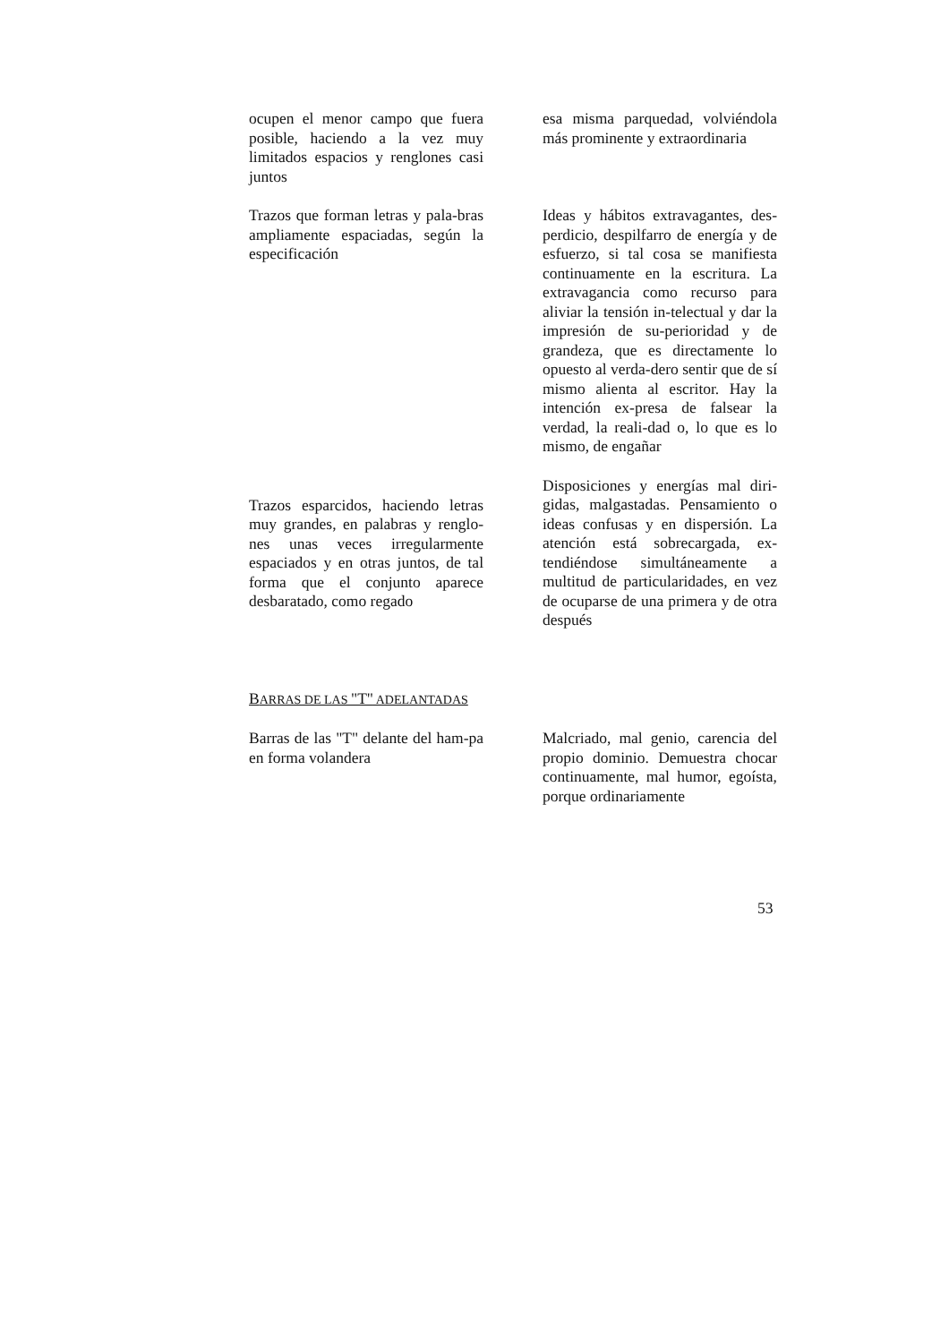ocupen el menor campo que fuera posible, haciendo a la vez muy limitados espacios y renglones casi juntos
esa misma parquedad, volviéndola más prominente y extraordinaria
Trazos que forman letras y pala-bras ampliamente espaciadas, según la especificación
Ideas y hábitos extravagantes, des-perdicio, despilfarro de energía y de esfuerzo, si tal cosa se manifiesta continuamente en la escritura. La extravagancia como recurso para aliviar la tensión in-telectual y dar la impresión de su-perioridad y de grandeza, que es directamente lo opuesto al verda-dero sentir que de sí mismo alienta al escritor. Hay la intención ex-presa de falsear la verdad, la reali-dad o, lo que es lo mismo, de engañar
Trazos esparcidos, haciendo letras muy grandes, en palabras y renglo-nes unas veces irregularmente espaciados y en otras juntos, de tal forma que el conjunto aparece desbaratado, como regado
Disposiciones y energías mal diri-gidas, malgastadas. Pensamiento o ideas confusas y en dispersión. La atención está sobrecargada, ex-tendiéndose simultáneamente a multitud de particularidades, en vez de ocuparse de una primera y de otra después
BARRAS DE LAS "T" ADELANTADAS
Barras de las "T" delante del ham-pa en forma volandera
Malcriado, mal genio, carencia del propio dominio. Demuestra chocar continuamente, mal humor, egoísta, porque ordinariamente
53